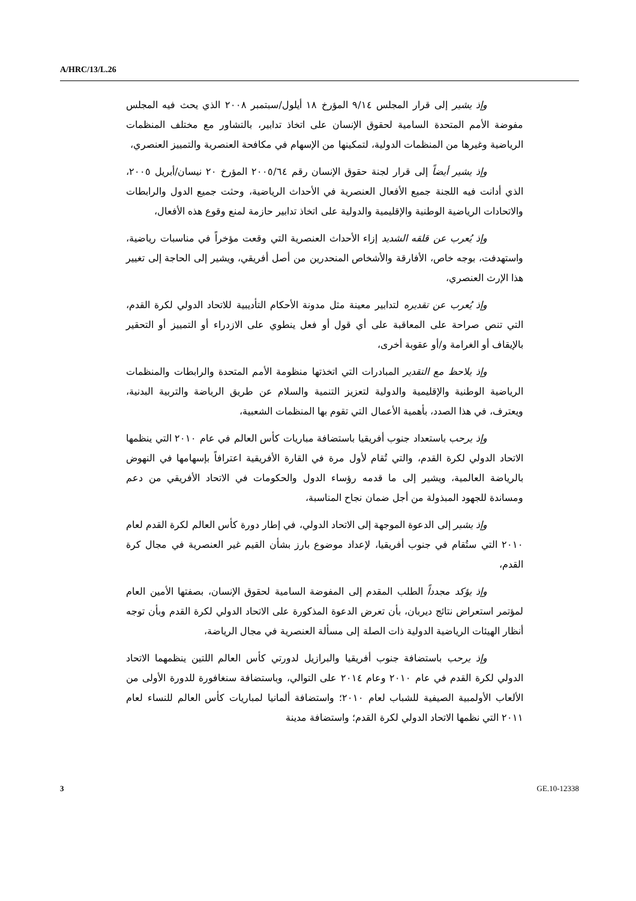A/HRC/13/L.26
وإذ يشير إلى قرار المجلس ٩/١٤ المؤرخ ١٨ أيلول/سبتمبر ٢٠٠٨ الذي يحث فيه المجلس مفوضة الأمم المتحدة السامية لحقوق الإنسان على اتخاذ تدابير، بالتشاور مع مختلف المنظمات الرياضية وغيرها من المنظمات الدولية، لتمكينها من الإسهام في مكافحة العنصرية والتمييز العنصري،
وإذ يشير أيضاً إلى قرار لجنة حقوق الإنسان رقم ٢٠٠٥/٦٤ المؤرخ ٢٠ نيسان/أبريل ٢٠٠٥، الذي أدانت فيه اللجنة جميع الأفعال العنصرية في الأحداث الرياضية، وحثت جميع الدول والرابطات والاتحادات الرياضية الوطنية والإقليمية والدولية على اتخاذ تدابير حازمة لمنع وقوع هذه الأفعال،
وإذ يُعرب عن قلقه الشديد إزاء الأحداث العنصرية التي وقعت مؤخراً في مناسبات رياضية، واستهدفت، بوجه خاص، الأفارقة والأشخاص المنحدرين من أصل أفريقي، ويشير إلى الحاجة إلى تغيير هذا الإرث العنصري،
وإذ يُعرب عن تقديره لتدابير معينة مثل مدونة الأحكام التأديبية للاتحاد الدولي لكرة القدم، التي تنص صراحة على المعاقبة على أي قول أو فعل ينطوي على الازدراء أو التمييز أو التحقير بالإيقاف أو الغرامة و/أو عقوبة أخرى،
وإذ يلاحظ مع التقدير المبادرات التي اتخذتها منظومة الأمم المتحدة والرابطات والمنظمات الرياضية الوطنية والإقليمية والدولية لتعزيز التنمية والسلام عن طريق الرياضة والتربية البدنية، ويعترف، في هذا الصدد، بأهمية الأعمال التي تقوم بها المنظمات الشعبية،
وإذ يرحب باستعداد جنوب أفريقيا باستضافة مباريات كأس العالم في عام ٢٠١٠ التي ينظمها الاتحاد الدولي لكرة القدم، والتي تُقام لأول مرة في القارة الأفريقية اعترافاً بإسهامها في النهوض بالرياضة العالمية، ويشير إلى ما قدمه رؤساء الدول والحكومات في الاتحاد الأفريقي من دعم ومساندة للجهود المبذولة من أجل ضمان نجاح المناسبة،
وإذ يشير إلى الدعوة الموجهة إلى الاتحاد الدولي، في إطار دورة كأس العالم لكرة القدم لعام ٢٠١٠ التي ستُقام في جنوب أفريقيا، لإعداد موضوع بارز بشأن القيم غير العنصرية في مجال كرة القدم،
وإذ يؤكد مجدداً الطلب المقدم إلى المفوضة السامية لحقوق الإنسان، بصفتها الأمين العام لمؤتمر استعراض نتائج ديربان، بأن تعرض الدعوة المذكورة على الاتحاد الدولي لكرة القدم وبأن توجه أنظار الهيئات الرياضية الدولية ذات الصلة إلى مسألة العنصرية في مجال الرياضة،
وإذ يرحب باستضافة جنوب أفريقيا والبرازيل لدورتي كأس العالم اللتين ينظمهما الاتحاد الدولي لكرة القدم في عام ٢٠١٠ وعام ٢٠١٤ على التوالي، وباستضافة سنغافورة للدورة الأولى من الألعاب الأولمبية الصيفية للشباب لعام ٢٠١٠؛ واستضافة ألمانيا لمباريات كأس العالم للنساء لعام ٢٠١١ التي نظمها الاتحاد الدولي لكرة القدم؛ واستضافة مدينة
3 GE.10-12338